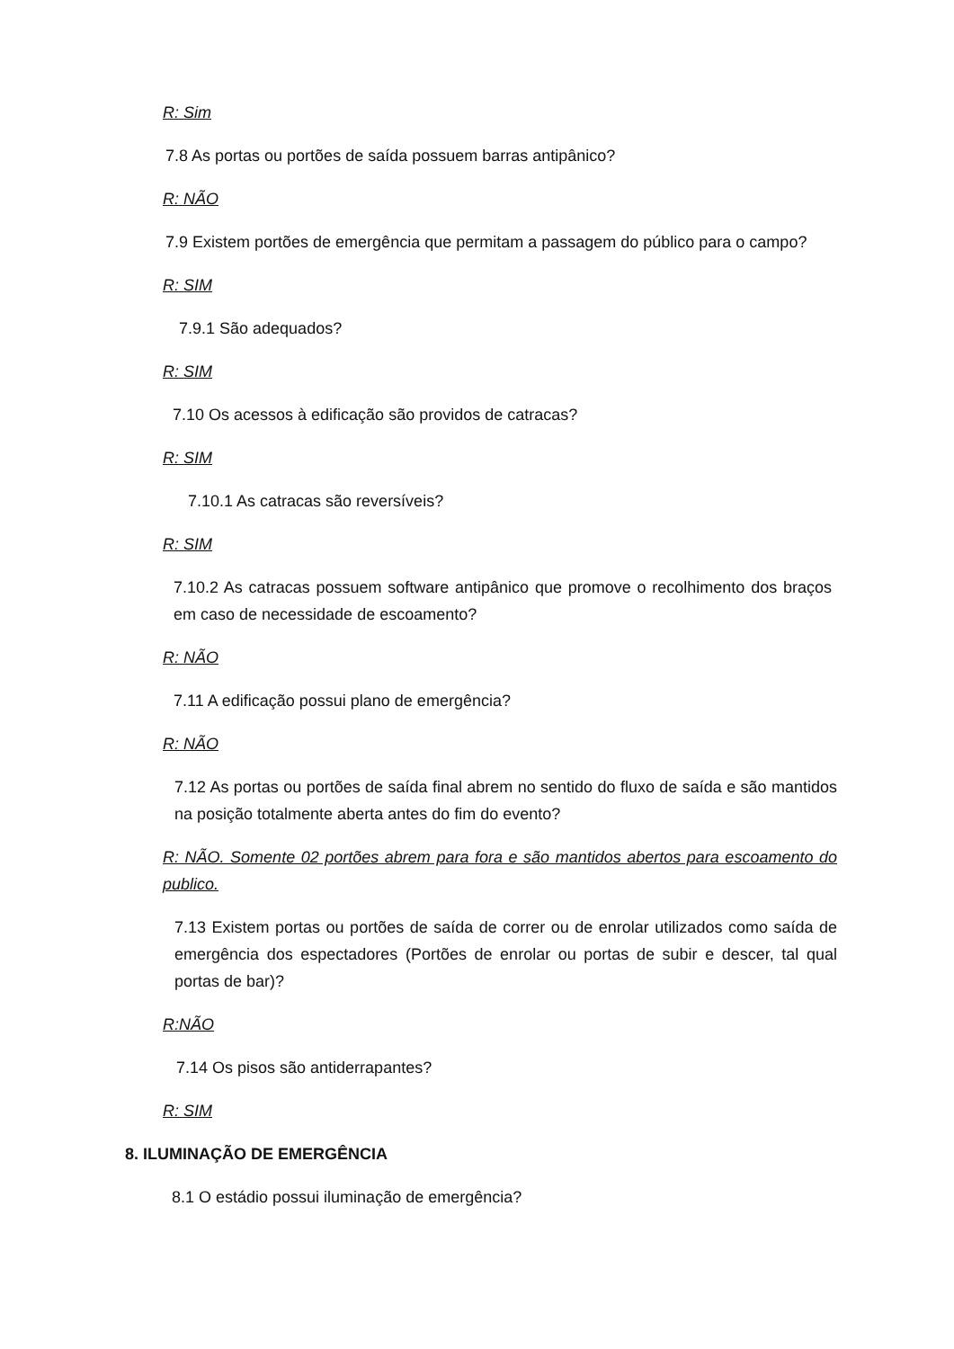R: Sim
7.8 As portas ou portões de saída possuem barras antipânico?
R: NÃO
7.9 Existem portões de emergência que permitam a passagem do público para o campo?
R: SIM
7.9.1 São adequados?
R: SIM
7.10 Os acessos à edificação são providos de catracas?
R: SIM
7.10.1 As catracas são reversíveis?
R: SIM
7.10.2 As catracas possuem software antipânico que promove o recolhimento dos braços em caso de necessidade de escoamento?
R: NÃO
7.11 A edificação possui plano de emergência?
R: NÃO
7.12 As portas ou portões de saída final abrem no sentido do fluxo de saída e são mantidos na posição totalmente aberta antes do fim do evento?
R: NÃO. Somente 02 portões abrem para fora e são mantidos abertos para escoamento do publico.
7.13 Existem portas ou portões de saída de correr ou de enrolar utilizados como saída de emergência dos espectadores (Portões de enrolar ou portas de subir e descer, tal qual portas de bar)?
R:NÃO
7.14 Os pisos são antiderrapantes?
R: SIM
8. ILUMINAÇÃO DE EMERGÊNCIA
8.1 O estádio possui iluminação de emergência?